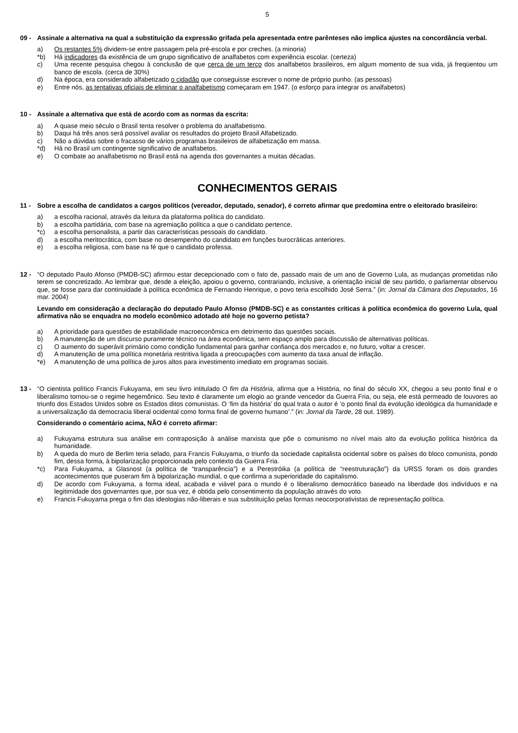5
09 - Assinale a alternativa na qual a substituição da expressão grifada pela apresentada entre parênteses não implica ajustes na concordância verbal.
a) Os restantes 5% dividem-se entre passagem pela pré-escola e por creches. (a minoria)
*b) Há indicadores da existência de um grupo significativo de analfabetos com experiência escolar. (certeza)
c) Uma recente pesquisa chegou à conclusão de que cerca de um terço dos analfabetos brasileiros, em algum momento de sua vida, já freqüentou um banco de escola. (cerca de 30%)
d) Na época, era considerado alfabetizado o cidadão que conseguisse escrever o nome de próprio punho. (as pessoas)
e) Entre nós, as tentativas oficiais de eliminar o analfabetismo começaram em 1947. (o esforço para integrar os analfabetos)
10 - Assinale a alternativa que está de acordo com as normas da escrita:
a) A quase meio século o Brasil tenta resolver o problema do analfabetismo.
b) Daqui há três anos será possível avaliar os resultados do projeto Brasil Alfabetizado.
c) Não a dúvidas sobre o fracasso de vários programas brasileiros de alfabetização em massa.
*d) Há no Brasil um contingente significativo de analfabetos.
e) O combate ao analfabetismo no Brasil está na agenda dos governantes a muitas décadas.
CONHECIMENTOS GERAIS
11 - Sobre a escolha de candidatos a cargos políticos (vereador, deputado, senador), é correto afirmar que predomina entre o eleitorado brasileiro:
a) a escolha racional, através da leitura da plataforma política do candidato.
b) a escolha partidária, com base na agremiação política a que o candidato pertence.
*c) a escolha personalista, a partir das características pessoais do candidato.
d) a escolha meritocrática, com base no desempenho do candidato em funções burocráticas anteriores.
e) a escolha religiosa, com base na fé que o candidato professa.
12 - “O deputado Paulo Afonso (PMDB-SC) afirmou estar decepcionado com o fato de, passado mais de um ano de Governo Lula, as mudanças prometidas não terem se concretizado. Ao lembrar que, desde a eleição, apoiou o governo, contrariando, inclusive, a orientação inicial de seu partido, o parlamentar observou que, se fosse para dar continuidade à política econômica de Fernando Henrique, o povo teria escolhido José Serra.” (in: Jornal da Câmara dos Deputados, 16 mar. 2004)
Levando em consideração a declaração do deputado Paulo Afonso (PMDB-SC) e as constantes críticas à política econômica do governo Lula, qual afirmativa não se enquadra no modelo econômico adotado até hoje no governo petista?
a) A prioridade para questões de estabilidade macroeconômica em detrimento das questões sociais.
b) A manutenção de um discurso puramente técnico na área econômica, sem espaço amplo para discussão de alternativas políticas.
c) O aumento do superávit primário como condição fundamental para ganhar confiança dos mercados e, no futuro, voltar a crescer.
d) A manutenção de uma política monetária restritiva ligada a preocupações com aumento da taxa anual de inflação.
*e) A manutenção de uma política de juros altos para investimento imediato em programas sociais.
13 - “O cientista político Francis Fukuyama, em seu livro intitulado O fim da História, afirma que a História, no final do século XX, chegou a seu ponto final e o liberalismo tornou-se o regime hegemônico. Seu texto é claramente um elogio ao grande vencedor da Guerra Fria, ou seja, ele está permeado de louvores ao triunfo dos Estados Unidos sobre os Estados ditos comunistas. O ‘fim da história’ do qual trata o autor é ‘o ponto final da evolução ideológica da humanidade e a universalização da democracia liberal ocidental como forma final de governo humano’.” (in: Jornal da Tarde, 28 out. 1989).
Considerando o comentário acima, NÃO é correto afirmar:
a) Fukuyama estrutura sua análise em contraposição à análise marxista que põe o comunismo no nível mais alto da evolução política histórica da humanidade.
b) A queda do muro de Berlim teria selado, para Francis Fukuyama, o triunfo da sociedade capitalista ocidental sobre os países do bloco comunista, pondo fim, dessa forma, à bipolarização proporcionada pelo contexto da Guerra Fria.
*c) Para Fukuyama, a Glasnost (a política de “transparência”) e a Perestróika (a política de “reestruturação”) da URSS foram os dois grandes acontecimentos que puseram fim à bipolarização mundial, o que confirma a superioridade do capitalismo.
d) De acordo com Fukuyama, a forma ideal, acabada e viável para o mundo é o liberalismo democrático baseado na liberdade dos indivíduos e na legitimidade dos governantes que, por sua vez, é obtida pelo consentimento da população através do voto.
e) Francis Fukuyama prega o fim das ideologias não-liberais e sua substituição pelas formas neocorporativistas de representação política.